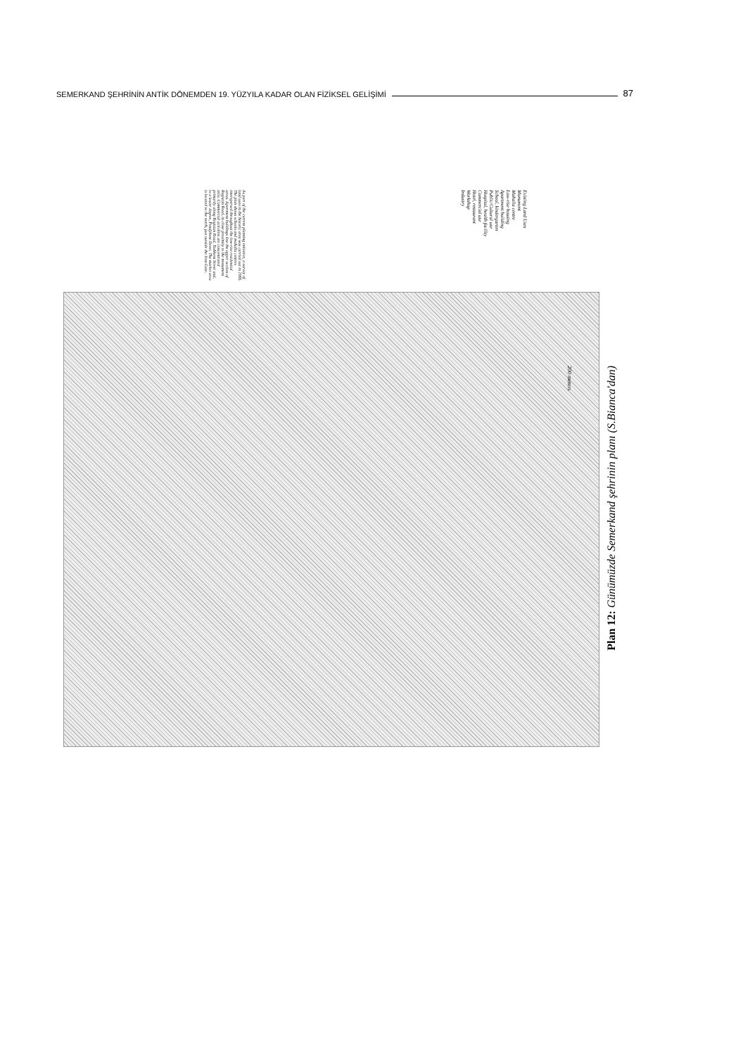SEMERKAND ŞEHRİNİN ANTİK DÖNEMDEN 19. YÜZYILA KADAR OLAN FİZİKSEL GELİŞİMİ 87
As part of the current planning initiative, a survey of land uses in the historic area was carried out in 1995. The plan shows schools and mahalla centres interspersed throughout the low-rise residential areas. Apartment buildings line the upper section of Registan Road, in close proximity to the monument area. Commercial activities are concentrated primarily along Registan Road, Tashkent Street and, to a lesser degree, Pendjikent Street. The market area is located to the north, just outside the Iron Gate.
Existing Land Uses
Monument
Mahalla centre
Low-rise housing
Apartment building
School, kindergarten
Public/Cultural use
Hospital, health facility
Commercial use
Hotel, restaurant
Workshop
Industry
200 meters
Plan 12: Günümüzde Semerkand şehrinin planı (S.Bianca'dan)